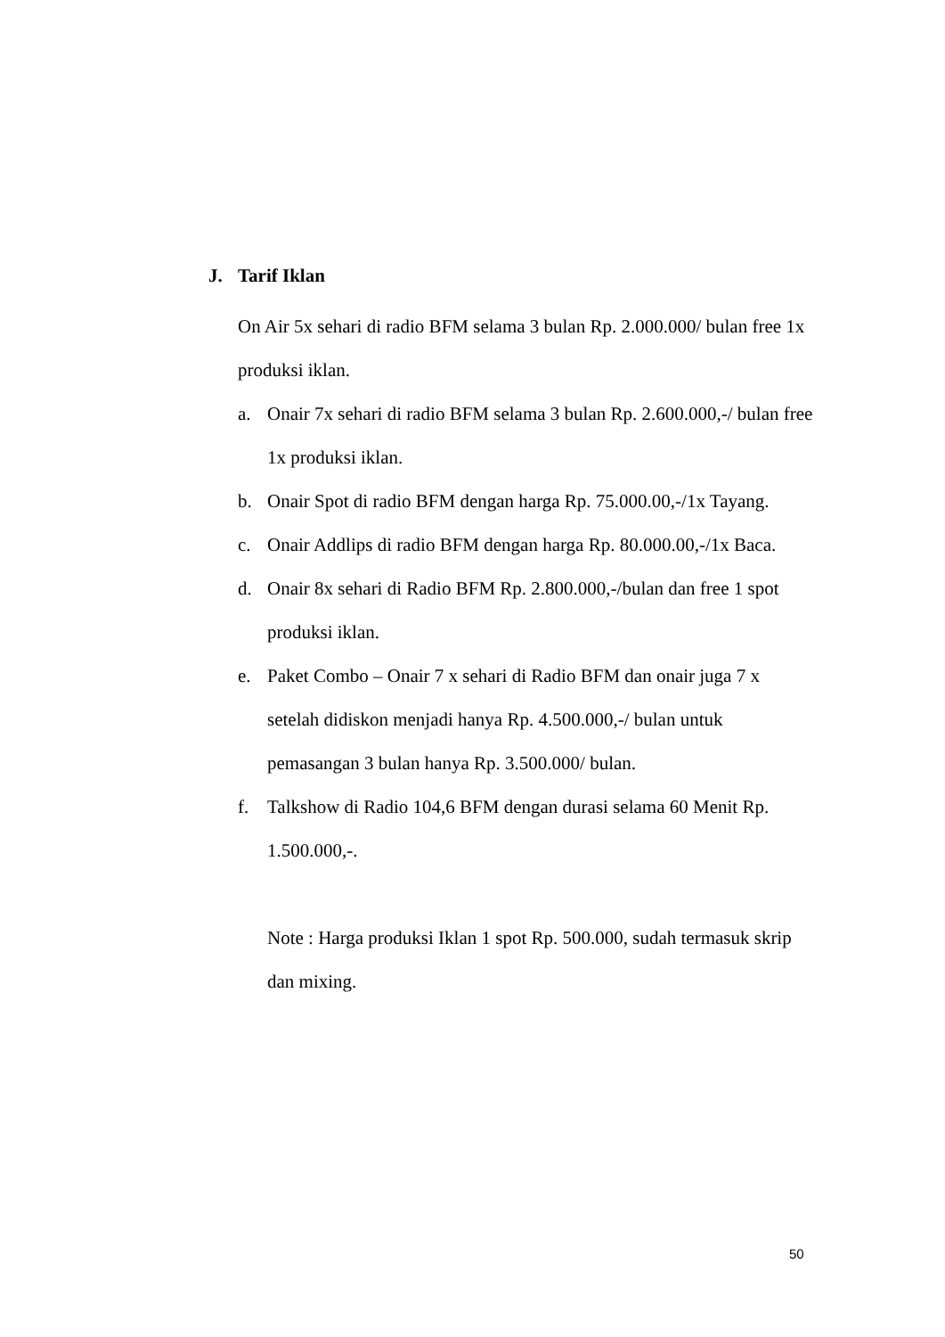J. Tarif Iklan
On Air 5x sehari di radio BFM selama 3 bulan Rp. 2.000.000/ bulan free 1x produksi iklan.
a. Onair 7x sehari di radio BFM selama 3 bulan Rp. 2.600.000,-/ bulan free 1x produksi iklan.
b. Onair Spot di radio BFM dengan harga Rp. 75.000.00,-/1x Tayang.
c. Onair Addlips di radio BFM dengan harga Rp. 80.000.00,-/1x Baca.
d. Onair 8x sehari di Radio BFM Rp. 2.800.000,-/bulan dan free 1 spot produksi iklan.
e. Paket Combo – Onair 7 x sehari di Radio BFM dan onair juga 7 x setelah didiskon menjadi hanya Rp. 4.500.000,-/ bulan untuk pemasangan 3 bulan hanya Rp. 3.500.000/ bulan.
f. Talkshow di Radio 104,6 BFM dengan durasi selama 60 Menit Rp. 1.500.000,-.
Note : Harga produksi Iklan 1 spot Rp. 500.000, sudah termasuk skrip dan mixing.
50